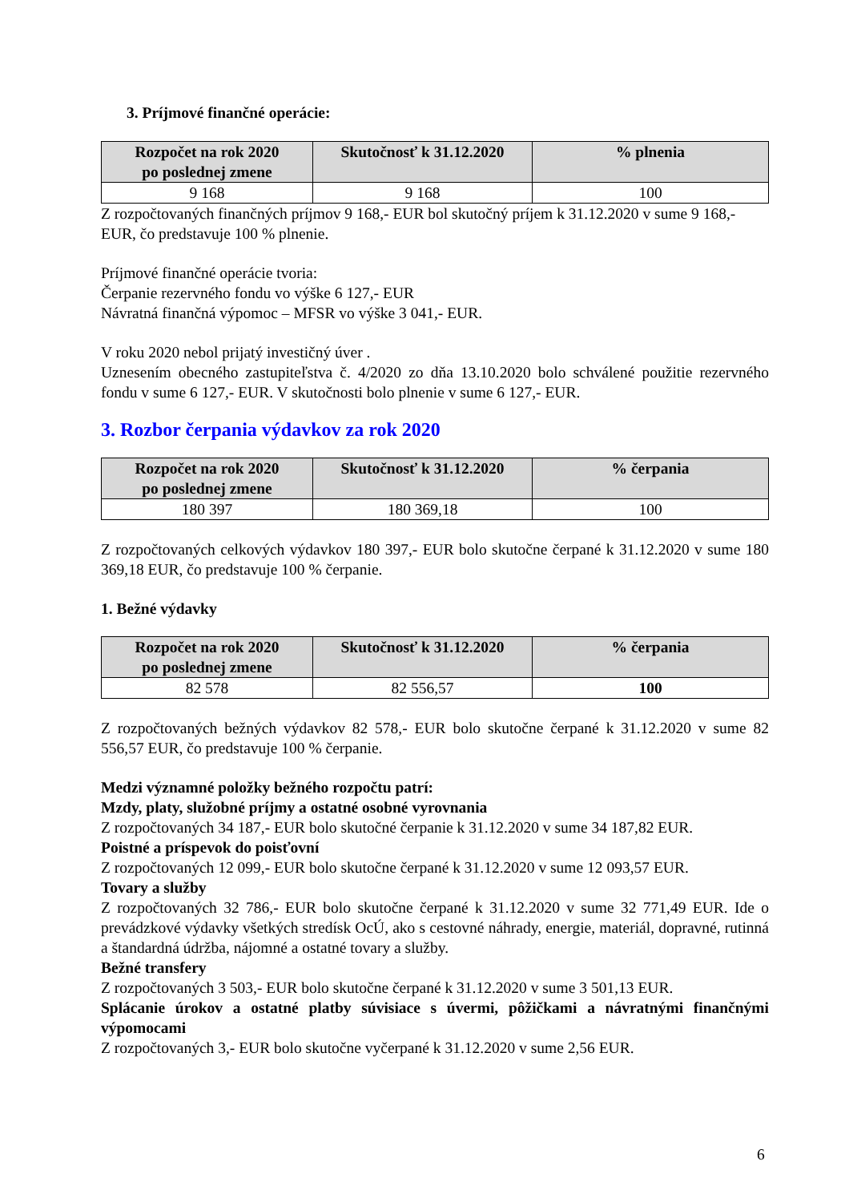3. Príjmové finančné operácie:
| Rozpočet na rok 2020 po poslednej zmene | Skutočnosť k 31.12.2020 | % plnenia |
| --- | --- | --- |
| 9 168 | 9 168 | 100 |
Z rozpočtovaných finančných príjmov 9 168,- EUR bol skutočný príjem k 31.12.2020 v sume 9 168,- EUR, čo predstavuje 100 % plnenie.
Príjmové finančné operácie tvoria:
Čerpanie rezervného fondu vo výške 6 127,- EUR
Návratná finančná výpomoc – MFSR vo výške 3 041,- EUR.
V roku 2020 nebol prijatý investičný úver .
Uznesením obecného zastupiteľstva č. 4/2020 zo dňa 13.10.2020 bolo schválené použitie rezervného fondu v sume 6 127,- EUR. V skutočnosti bolo plnenie v sume 6 127,- EUR.
3. Rozbor čerpania výdavkov za rok 2020
| Rozpočet na rok 2020 po poslednej zmene | Skutočnosť k 31.12.2020 | % čerpania |
| --- | --- | --- |
| 180 397 | 180 369,18 | 100 |
Z rozpočtovaných celkových výdavkov 180 397,- EUR bolo skutočne čerpané k 31.12.2020 v sume 180 369,18 EUR, čo predstavuje 100 % čerpanie.
1. Bežné výdavky
| Rozpočet na rok 2020 po poslednej zmene | Skutočnosť k 31.12.2020 | % čerpania |
| --- | --- | --- |
| 82 578 | 82 556,57 | 100 |
Z rozpočtovaných bežných výdavkov 82 578,- EUR bolo skutočne čerpané k 31.12.2020 v sume 82 556,57 EUR, čo predstavuje 100 % čerpanie.
Medzi významné položky bežného rozpočtu patrí:
Mzdy, platy, služobné príjmy a ostatné osobné vyrovnania
Z rozpočtovaných 34 187,- EUR bolo skutočné čerpanie k 31.12.2020 v sume 34 187,82 EUR.
Poistné a príspevok do poisťovní
Z rozpočtovaných 12 099,- EUR bolo skutočne čerpané k 31.12.2020 v sume 12 093,57 EUR.
Tovary a služby
Z rozpočtovaných 32 786,- EUR bolo skutočne čerpané k 31.12.2020 v sume 32 771,49 EUR. Ide o prevádzkové výdavky všetkých stredísk OcÚ, ako s cestovné náhrady, energie, materiál, dopravné, rutinná a štandardná údržba, nájomné a ostatné tovary a služby.
Bežné transfery
Z rozpočtovaných 3 503,- EUR bolo skutočne čerpané k 31.12.2020 v sume 3 501,13 EUR.
Splácanie úrokov a ostatné platby súvisiace s úvermi, pôžičkami a návratnými finančnými výpomocami
Z rozpočtovaných 3,- EUR bolo skutočne vyčerpané k 31.12.2020 v sume 2,56 EUR.
6